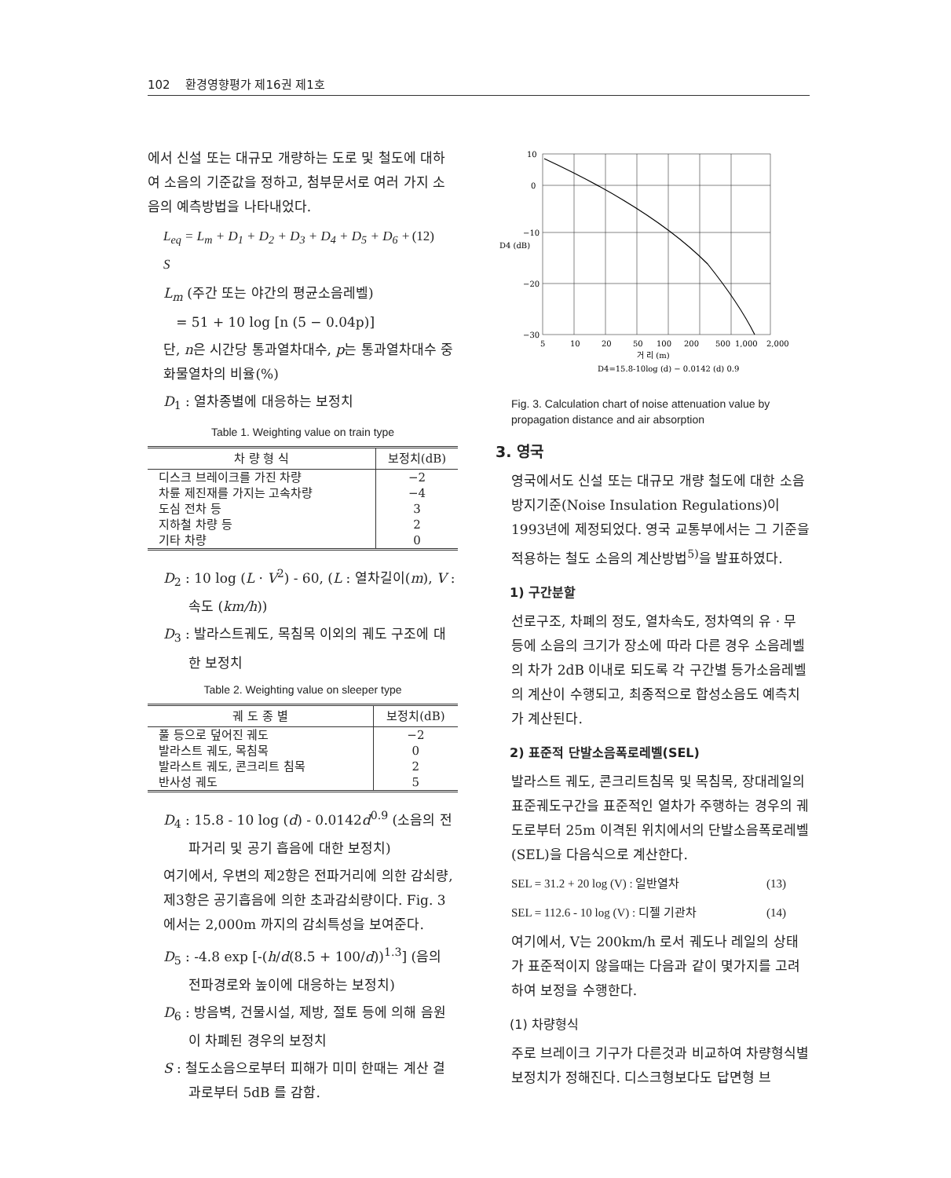102 환경영향평가 제16권 제1호
에서 신설 또는 대규모 개량하는 도로 및 철도에 대하여 소음의 기준값을 정하고, 첨부문서로 여러 가지 소음의 예측방법을 나타내었다.
L<sub>eq</sub> = L<sub>m</sub> + D<sub>1</sub> + D<sub>2</sub> + D<sub>3</sub> + D<sub>4</sub> + D<sub>5</sub> + D<sub>6</sub> + S (12)
L<sub>m</sub> (주간 또는 야간의 평균소음레벨)
= 51 + 10 log [n (5 − 0.04p)]
단, n은 시간당 통과열차대수, p는 통과열차대수 중 화물열차의 비율(%)
D<sub>1</sub> : 열차종별에 대응하는 보정치
Table 1. Weighting value on train type
| 차 량 형 식 | 보정치(dB) |
| --- | --- |
| 디스크 브레이크를 가진 차량 | −2 |
| 차륜 제진재를 가지는 고속차량 | −4 |
| 도심 전차 등 | 3 |
| 지하철 차량 등 | 2 |
| 기타 차량 | 0 |
D<sub>2</sub> : 10 log (L · V<sup>2</sup>) - 60, (L : 열차길이(m), V : 속도 (km/h))
D<sub>3</sub> : 발라스트궤도, 목침목 이외의 궤도 구조에 대한 보정치
Table 2. Weighting value on sleeper type
| 궤 도 종 별 | 보정치(dB) |
| --- | --- |
| 풀 등으로 덮어진 궤도 | −2 |
| 발라스트 궤도, 목침목 | 0 |
| 발라스트 궤도, 콘크리트 침목 | 2 |
| 반사성 궤도 | 5 |
D<sub>4</sub> : 15.8 - 10 log (d) - 0.0142d<sup>0.9</sup> (소음의 전파거리 및 공기 흡음에 대한 보정치)
여기에서, 우변의 제2항은 전파거리에 의한 감쇠량, 제3항은 공기흡음에 의한 초과감쇠량이다. Fig. 3에서는 2,000m 까지의 감쇠특성을 보여준다.
D<sub>5</sub> : -4.8 exp [-(h/d(8.5 + 100/d))<sup>1.3</sup>] (음의 전파경로와 높이에 대응하는 보정치)
D<sub>6</sub> : 방음벽, 건물시설, 제방, 절토 등에 의해 음원이 차폐된 경우의 보정치
S : 철도소음으로부터 피해가 미미 한때는 계산 결과로부터 5dB 를 감함.
10
0
−10
−20
−30
D4 (dB)
5
10
20
50
100
200
500
1,000
2,000
거 리 (m)
D4=15.8-10log (d) − 0.0142 (d) 0.9
Fig. 3. Calculation chart of noise attenuation value by propagation distance and air absorption
3. 영국
영국에서도 신설 또는 대규모 개량 철도에 대한 소음 방지기준(Noise Insulation Regulations)이 1993년에 제정되었다. 영국 교통부에서는 그 기준을 적용하는 철도 소음의 계산방법<sup>5)</sup>을 발표하였다.
1) 구간분할
선로구조, 차폐의 정도, 열차속도, 정차역의 유 · 무 등에 소음의 크기가 장소에 따라 다른 경우 소음레벨의 차가 2dB 이내로 되도록 각 구간별 등가소음레벨의 계산이 수행되고, 최종적으로 합성소음도 예측치가 계산된다.
2) 표준적 단발소음폭로레벨(SEL)
발라스트 궤도, 콘크리트침목 및 목침목, 장대레일의 표준궤도구간을 표준적인 열차가 주행하는 경우의 궤도로부터 25m 이격된 위치에서의 단발소음폭로레벨(SEL)을 다음식으로 계산한다.
SEL = 31.2 + 20 log (V) : 일반열차 (13)
SEL = 112.6 - 10 log (V) : 디젤 기관차 (14)
여기에서, V는 200km/h 로서 궤도나 레일의 상태가 표준적이지 않을때는 다음과 같이 몇가지를 고려하여 보정을 수행한다.
(1) 차량형식
주로 브레이크 기구가 다른것과 비교하여 차량형식별 보정치가 정해진다. 디스크형보다도 답면형 브